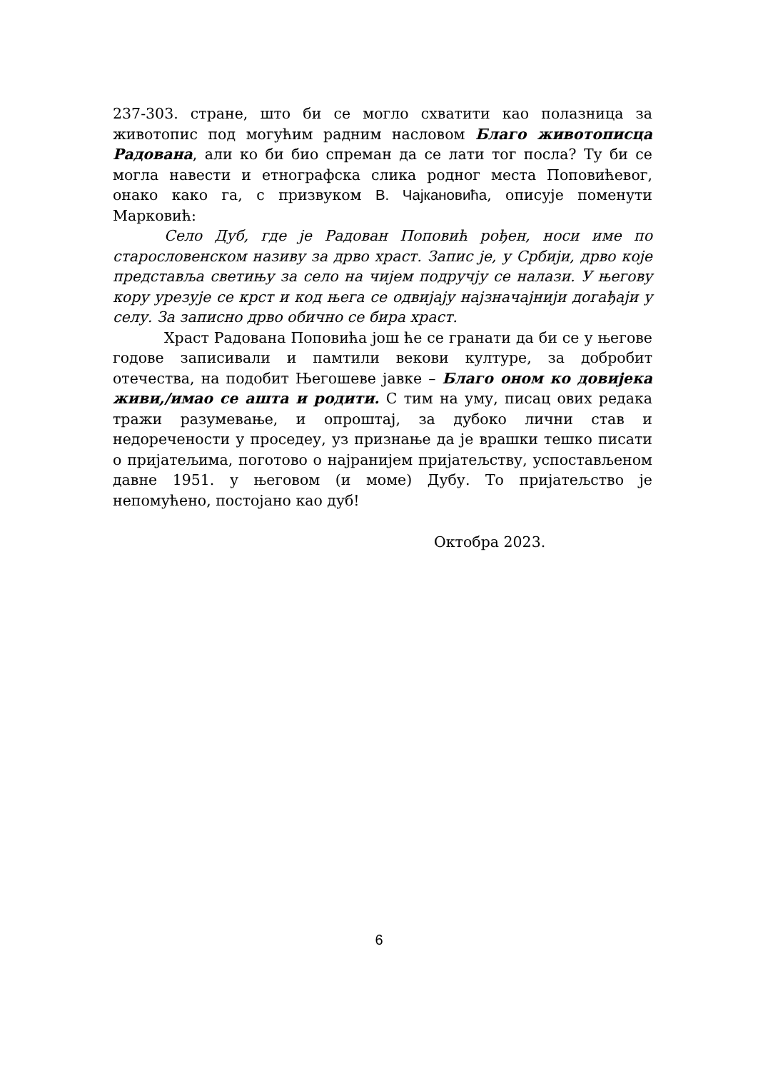237-303. стране, што би се могло схватити као полазница за животопис под могућим радним насловом Благо животописца Радована, али ко би био спреман да се лати тог посла? Ту би се могла навести и етнографска слика родног места Поповићевог, онако како га, с призвуком В. Чајкановића, описује поменути Марковић:
Село Дуб, где је Радован Поповић рођен, носи име по старословенском називу за дрво храст. Запис је, у Србији, дрво које представља светињу за село на чијем подручју се налази. У његову кору урезује се крст и код њега се одвијају најзначајнији догађаји у селу. За записно дрво обично се бира храст.
Храст Радована Поповића још ће се гранати да би се у његове годове записивали и памтили векови културе, за добробит отечества, на подобит Његошеве јавке – Благо оном ко довијека живи,/имао се ашта и родити. С тим на уму, писац ових редака тражи разумевање, и опроштај, за дубоко лични став и недоречености у проседеу, уз признање да је врашки тешко писати о пријатељима, поготово о најранијем пријатељству, успостављеном давне 1951. у његовом (и моме) Дубу. То пријатељство је непомућено, постојано као дуб!
Октобра 2023.
6